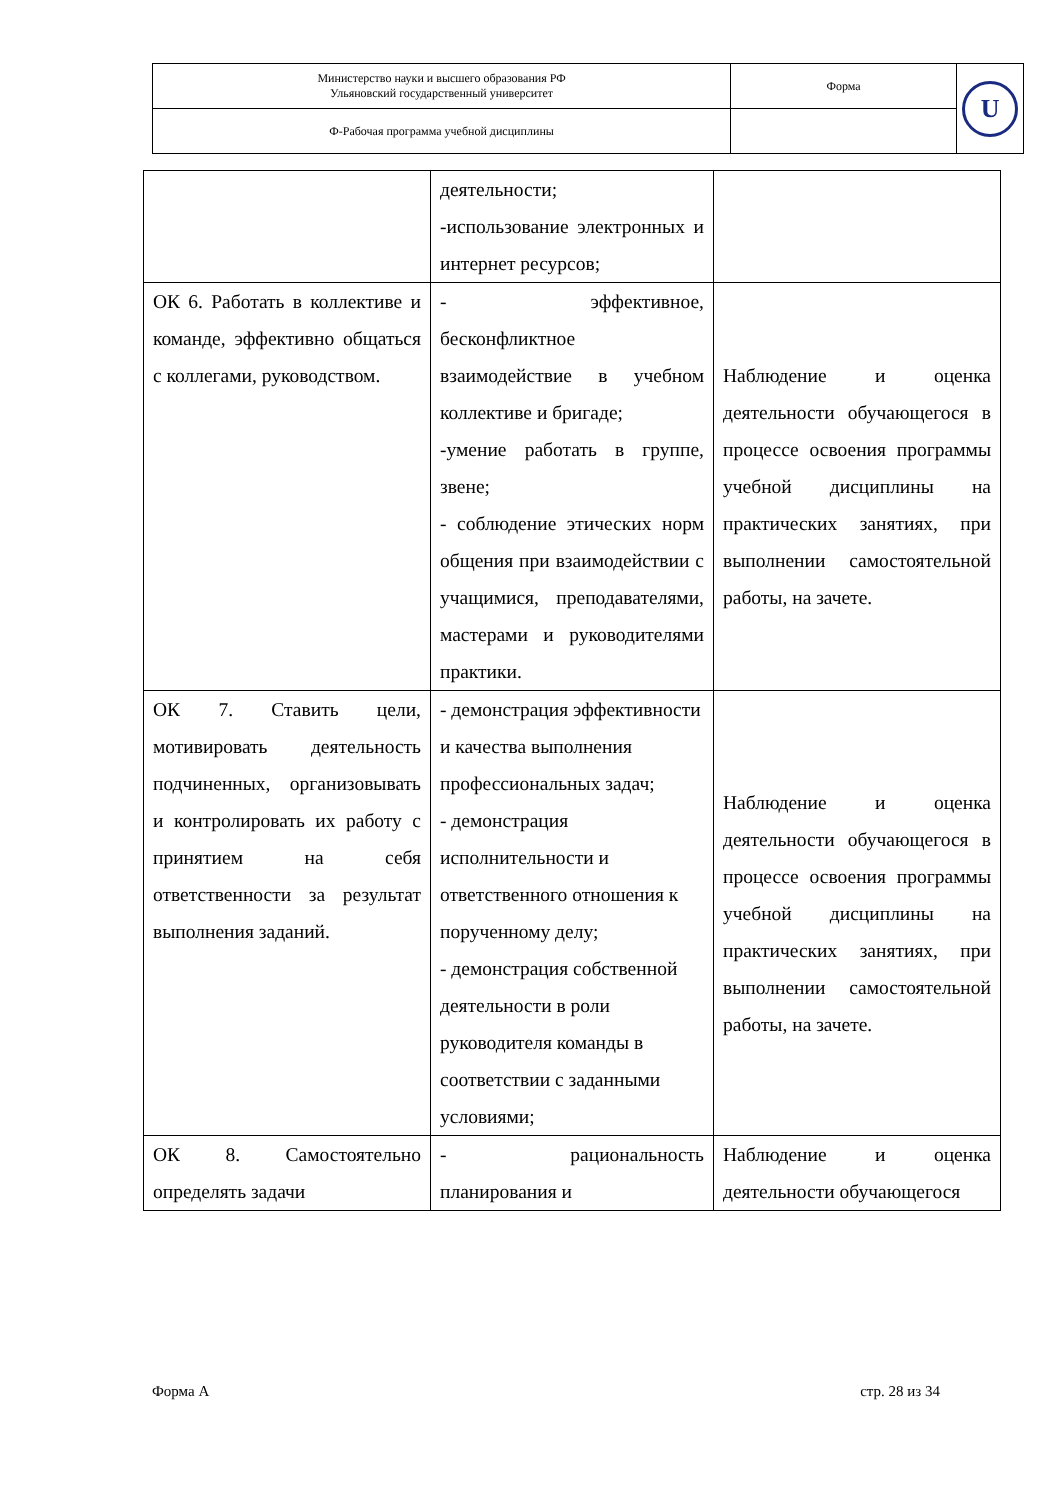| Министерство науки и высшего образования РФ Ульяновский государственный университет | Форма | U |
| Ф-Рабочая программа учебной дисциплины | | |
| | деятельности; -использование электронных и интернет ресурсов; | |
| ОК 6. Работать в коллективе и команде, эффективно общаться с коллегами, руководством. | - эффективное, бесконфликтное взаимодействие в учебном коллективе и бригаде; -умение работать в группе, звене; - соблюдение этических норм общения при взаимодействии с учащимися, преподавателями, мастерами и руководителями практики. | Наблюдение и оценка деятельности обучающегося в процессе освоения программы учебной дисциплины на практических занятиях, при выполнении самостоятельной работы, на зачете. |
| ОК 7. Ставить цели, мотивировать деятельность подчиненных, организовывать и контролировать их работу с принятием на себя ответственности за результат выполнения заданий. | - демонстрация эффективности и качества выполнения профессиональных задач; - демонстрация исполнительности и ответственного отношения к порученному делу; - демонстрация собственной деятельности в роли руководителя команды в соответствии с заданными условиями; | Наблюдение и оценка деятельности обучающегося в процессе освоения программы учебной дисциплины на практических занятиях, при выполнении самостоятельной работы, на зачете. |
| ОК 8. Самостоятельно определять задачи | - рациональность планирования и | Наблюдение и оценка деятельности обучающегося |
Форма А стр. 28 из 34